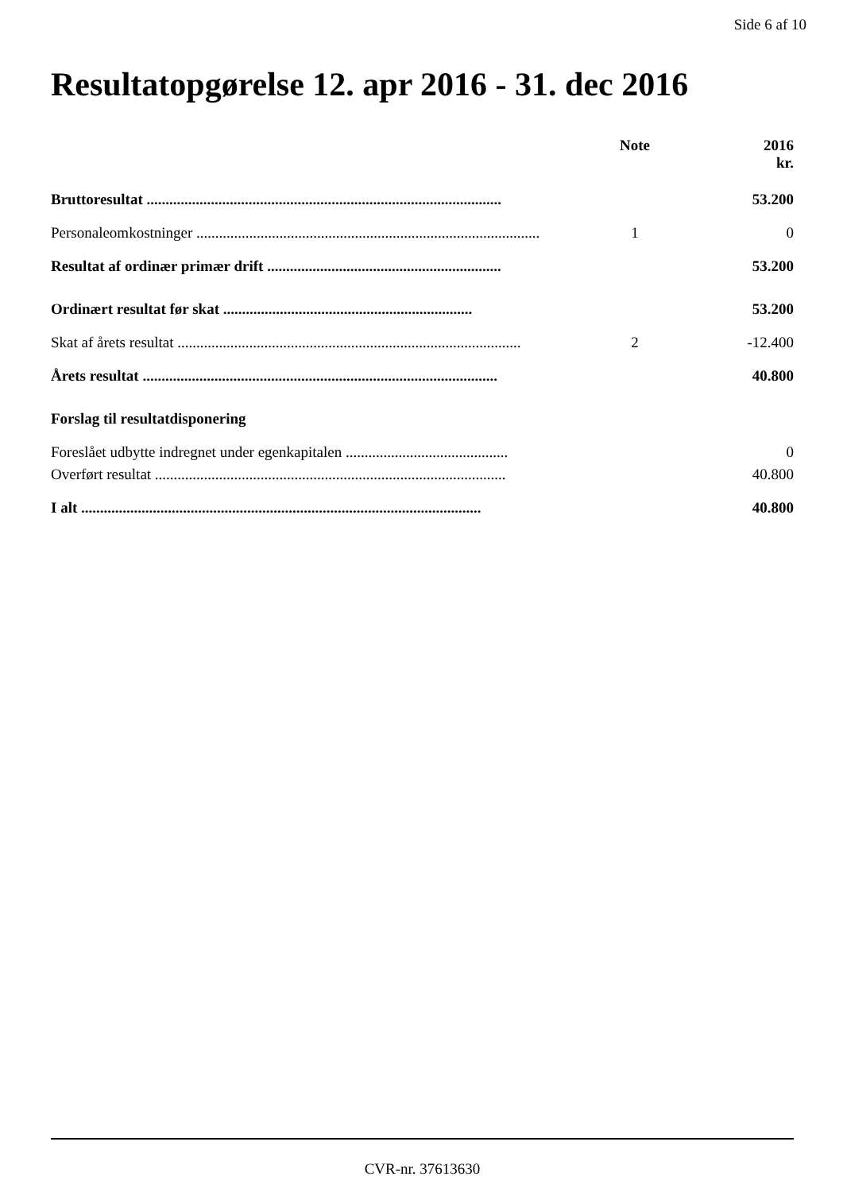Side 6 af 10
Resultatopgørelse 12. apr 2016 - 31. dec 2016
| | Note | 2016 kr. |
| --- | --- | --- |
| Bruttoresultat .............................................................................................. | | 53.200 |
| Personaleomkostninger ........................................................................................... | 1 | 0 |
| Resultat af ordinær primær drift .............................................................. | | 53.200 |
| Ordinært resultat før skat .................................................................. | | 53.200 |
| Skat af årets resultat ........................................................................................... | 2 | -12.400 |
| Årets resultat .............................................................................................. | | 40.800 |
| Forslag til resultatdisponering | | |
| Foreslået udbytte indregnet under egenkapitalen ........................................... | | 0 |
| Overført resultat ............................................................................................. | | 40.800 |
| I alt .......................................................................................................... | | 40.800 |
CVR-nr. 37613630